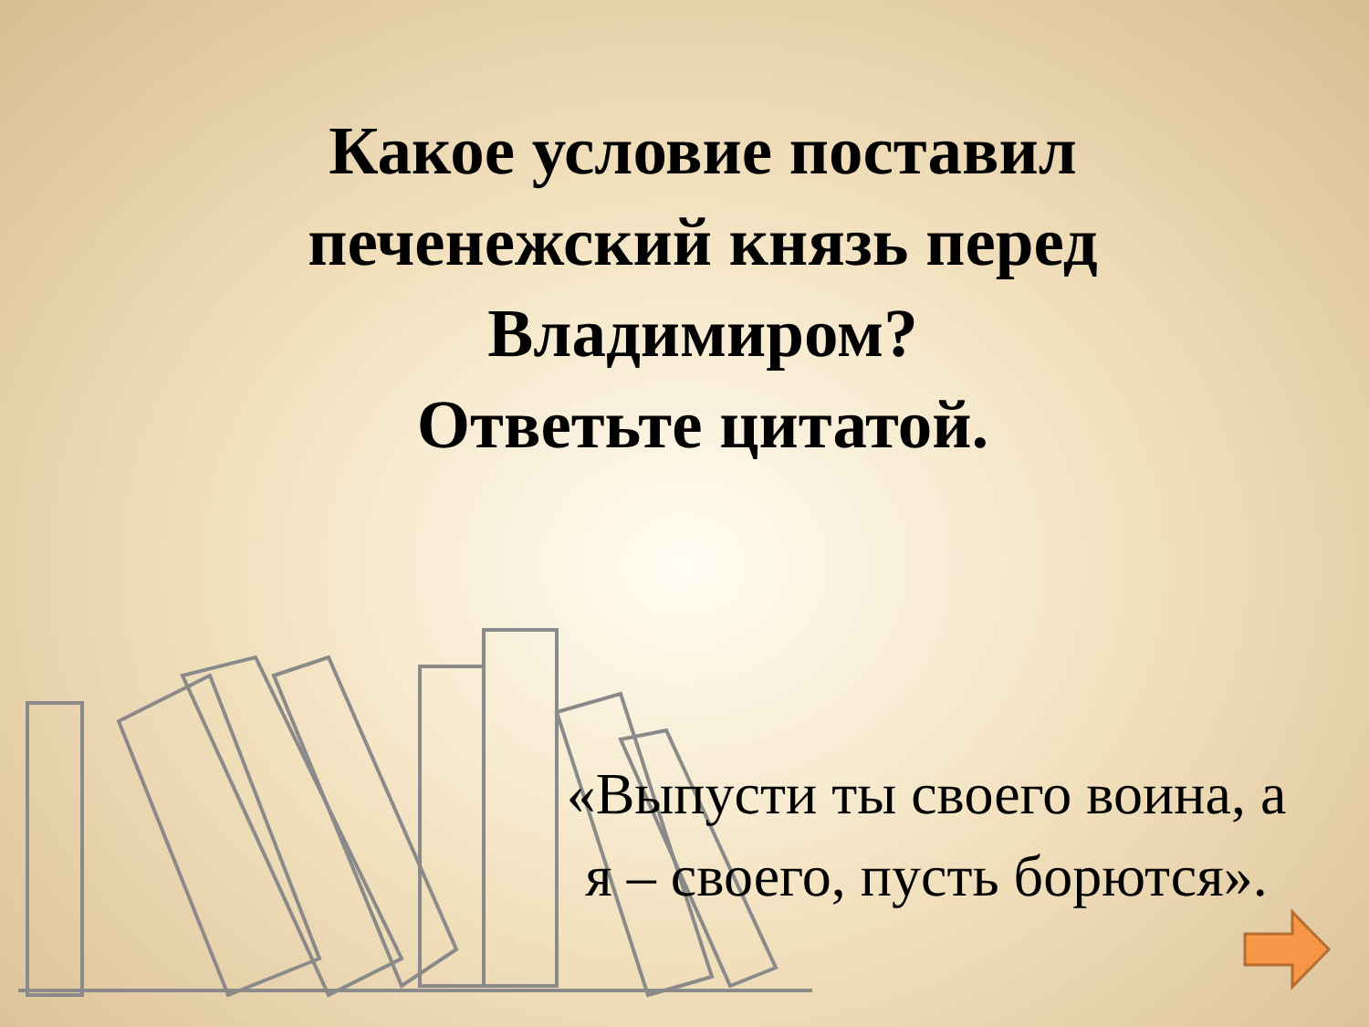Какое условие поставил
печенежский князь перед
Владимиром?
Ответьте цитатой.
«Выпусти ты своего воина, а я – своего, пусть борются».